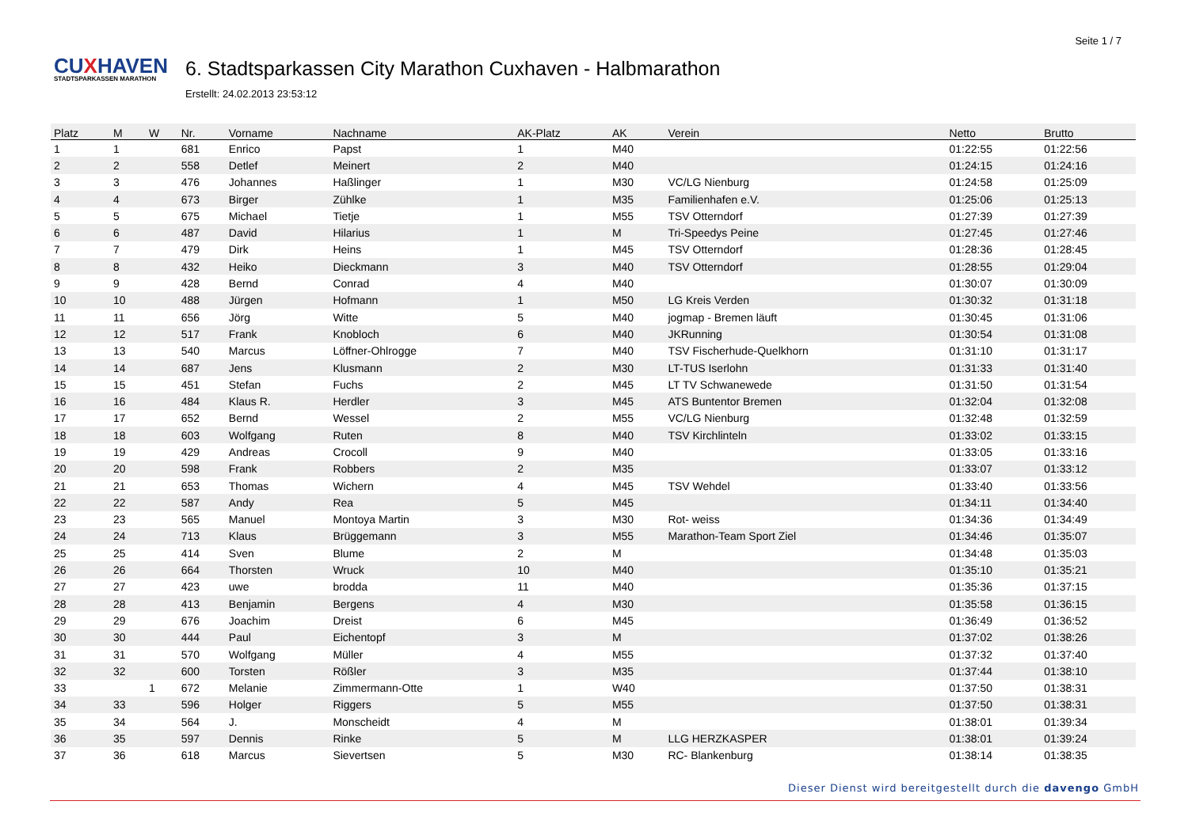Seite 1 / 7
CUXHAVEN
STADTSPARKASSEN MARATHON
6. Stadtsparkassen City Marathon Cuxhaven - Halbmarathon
Erstellt: 24.02.2013 23:53:12
| Platz | M | W | Nr. | Vorname | Nachname | AK-Platz | AK | Verein | Netto | Brutto |
| --- | --- | --- | --- | --- | --- | --- | --- | --- | --- | --- |
| 1 | 1 | | 681 | Enrico | Papst | 1 | M40 | | 01:22:55 | 01:22:56 |
| 2 | 2 | | 558 | Detlef | Meinert | 2 | M40 | | 01:24:15 | 01:24:16 |
| 3 | 3 | | 476 | Johannes | Haßlinger | 1 | M30 | VC/LG Nienburg | 01:24:58 | 01:25:09 |
| 4 | 4 | | 673 | Birger | Zühlke | 1 | M35 | Familienhafen e.V. | 01:25:06 | 01:25:13 |
| 5 | 5 | | 675 | Michael | Tietje | 1 | M55 | TSV Otterndorf | 01:27:39 | 01:27:39 |
| 6 | 6 | | 487 | David | Hilarius | 1 | M | Tri-Speedys Peine | 01:27:45 | 01:27:46 |
| 7 | 7 | | 479 | Dirk | Heins | 1 | M45 | TSV Otterndorf | 01:28:36 | 01:28:45 |
| 8 | 8 | | 432 | Heiko | Dieckmann | 3 | M40 | TSV Otterndorf | 01:28:55 | 01:29:04 |
| 9 | 9 | | 428 | Bernd | Conrad | 4 | M40 | | 01:30:07 | 01:30:09 |
| 10 | 10 | | 488 | Jürgen | Hofmann | 1 | M50 | LG Kreis Verden | 01:30:32 | 01:31:18 |
| 11 | 11 | | 656 | Jörg | Witte | 5 | M40 | jogmap - Bremen läuft | 01:30:45 | 01:31:06 |
| 12 | 12 | | 517 | Frank | Knobloch | 6 | M40 | JKRunning | 01:30:54 | 01:31:08 |
| 13 | 13 | | 540 | Marcus | Löffner-Ohlrogge | 7 | M40 | TSV Fischerhude-Quelkhorn | 01:31:10 | 01:31:17 |
| 14 | 14 | | 687 | Jens | Klusmann | 2 | M30 | LT-TUS Iserlohn | 01:31:33 | 01:31:40 |
| 15 | 15 | | 451 | Stefan | Fuchs | 2 | M45 | LT TV Schwanewede | 01:31:50 | 01:31:54 |
| 16 | 16 | | 484 | Klaus R. | Herdler | 3 | M45 | ATS Buntentor Bremen | 01:32:04 | 01:32:08 |
| 17 | 17 | | 652 | Bernd | Wessel | 2 | M55 | VC/LG Nienburg | 01:32:48 | 01:32:59 |
| 18 | 18 | | 603 | Wolfgang | Ruten | 8 | M40 | TSV Kirchlinteln | 01:33:02 | 01:33:15 |
| 19 | 19 | | 429 | Andreas | Crocoll | 9 | M40 | | 01:33:05 | 01:33:16 |
| 20 | 20 | | 598 | Frank | Robbers | 2 | M35 | | 01:33:07 | 01:33:12 |
| 21 | 21 | | 653 | Thomas | Wichern | 4 | M45 | TSV Wehdel | 01:33:40 | 01:33:56 |
| 22 | 22 | | 587 | Andy | Rea | 5 | M45 | | 01:34:11 | 01:34:40 |
| 23 | 23 | | 565 | Manuel | Montoya Martin | 3 | M30 | Rot- weiss | 01:34:36 | 01:34:49 |
| 24 | 24 | | 713 | Klaus | Brüggemann | 3 | M55 | Marathon-Team Sport Ziel | 01:34:46 | 01:35:07 |
| 25 | 25 | | 414 | Sven | Blume | 2 | M | | 01:34:48 | 01:35:03 |
| 26 | 26 | | 664 | Thorsten | Wruck | 10 | M40 | | 01:35:10 | 01:35:21 |
| 27 | 27 | | 423 | uwe | brodda | 11 | M40 | | 01:35:36 | 01:37:15 |
| 28 | 28 | | 413 | Benjamin | Bergens | 4 | M30 | | 01:35:58 | 01:36:15 |
| 29 | 29 | | 676 | Joachim | Dreist | 6 | M45 | | 01:36:49 | 01:36:52 |
| 30 | 30 | | 444 | Paul | Eichentopf | 3 | M | | 01:37:02 | 01:38:26 |
| 31 | 31 | | 570 | Wolfgang | Müller | 4 | M55 | | 01:37:32 | 01:37:40 |
| 32 | 32 | | 600 | Torsten | Rößler | 3 | M35 | | 01:37:44 | 01:38:10 |
| 33 | | 1 | 672 | Melanie | Zimmermann-Otte | 1 | W40 | | 01:37:50 | 01:38:31 |
| 34 | 33 | | 596 | Holger | Riggers | 5 | M55 | | 01:37:50 | 01:38:31 |
| 35 | 34 | | 564 | J. | Monscheidt | 4 | M | | 01:38:01 | 01:39:34 |
| 36 | 35 | | 597 | Dennis | Rinke | 5 | M | LLG HERZKASPER | 01:38:01 | 01:39:24 |
| 37 | 36 | | 618 | Marcus | Sievertsen | 5 | M30 | RC- Blankenburg | 01:38:14 | 01:38:35 |
Dieser Dienst wird bereitgestellt durch die davengo GmbH